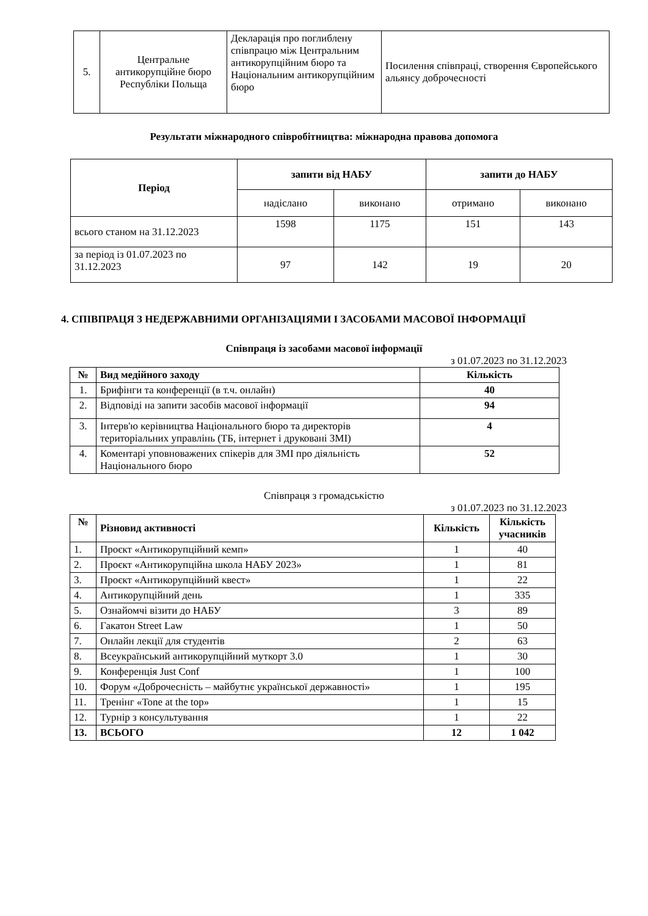| 5. | Центральне антикорупційне бюро Республіки Польща | Декларація про поглиблену співпрацю між Центральним антикорупційним бюро та Національним антикорупційним бюро | Посилення співпраці, створення Європейського альянсу доброчесності |
Результати міжнародного співробітництва: міжнародна правова допомога
| Період | запити від НАБУ | | запити до НАБУ | |
| --- | --- | --- | --- | --- |
| | надіслано | виконано | отримано | виконано |
| всього станом на 31.12.2023 | 1598 | 1175 | 151 | 143 |
| за період із 01.07.2023 по 31.12.2023 | 97 | 142 | 19 | 20 |
4. СПІВПРАЦЯ З НЕДЕРЖАВНИМИ ОРГАНІЗАЦІЯМИ І ЗАСОБАМИ МАСОВОЇ ІНФОРМАЦІЇ
Співпраця із засобами масової інформації
з 01.07.2023 по 31.12.2023
| № | Вид медійного заходу | Кількість |
| --- | --- | --- |
| 1. | Брифінги та конференції (в т.ч. онлайн) | 40 |
| 2. | Відповіді на запити засобів масової інформації | 94 |
| 3. | Інтерв'ю керівництва Національного бюро та директорів територіальних управлінь (ТБ, інтернет і друковані ЗМІ) | 4 |
| 4. | Коментарі уповноважених спікерів для ЗМІ про діяльність Національного бюро | 52 |
Співпраця з громадськістю
з 01.07.2023 по 31.12.2023
| № | Різновид активності | Кількість | Кількість учасників |
| --- | --- | --- | --- |
| 1. | Проєкт «Антикорупційний кемп» | 1 | 40 |
| 2. | Проєкт «Антикорупційна школа НАБУ 2023» | 1 | 81 |
| 3. | Проєкт «Антикорупційний квест» | 1 | 22 |
| 4. | Антикорупційний день | 1 | 335 |
| 5. | Ознайомчі візити до НАБУ | 3 | 89 |
| 6. | Гакатон Street Law | 1 | 50 |
| 7. | Онлайн лекції для студентів | 2 | 63 |
| 8. | Всеукраїнський антикорупційний муткорт 3.0 | 1 | 30 |
| 9. | Конференція Just Conf | 1 | 100 |
| 10. | Форум «Доброчесність – майбутнє української державності» | 1 | 195 |
| 11. | Тренінг «Tone at the top» | 1 | 15 |
| 12. | Турнір з консультування | 1 | 22 |
| 13. | ВСЬОГО | 12 | 1 042 |